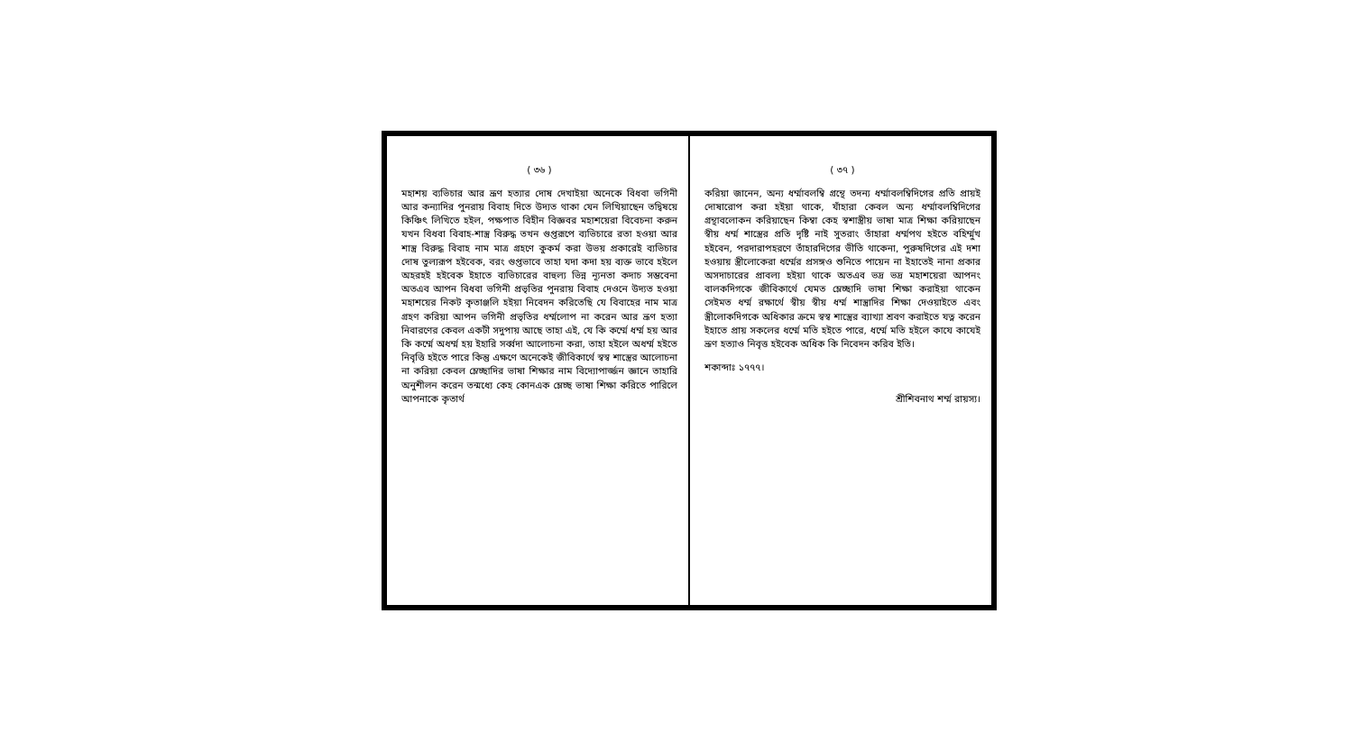( ৩৬ )
মহাশয় ব্যভিচার আর ভ্রূণ হত্যার দোষ দেখাইয়া অনেকে বিধবা ভগিনী আর কন্যাদির পুনরায় বিবাহ দিতে উদ্যত থাকা যেন লিখিয়াছেন তদ্বিষয়ে কিঞ্চিৎ লিখিতে হইল, পক্ষপাত বিহীন বিজ্ঞবর মহাশয়েরা বিবেচনা করুন যখন বিধবা বিবাহ-শাস্ত্র বিরুদ্ধ তখন গুপ্তরূপে ব্যভিচারে রতা হওয়া আর শাস্ত্র বিরুদ্ধ বিবাহ নাম মাত্র গ্রহণে কুকর্ম করা উভয় প্রকারেই ব্যভিচার দোষ তুল্যরূপ হইবেক, বরং গুপ্তভাবে তাহা যদা কদা হয় ব্যক্ত ভাবে হইলে অহরহই হইবেক ইহাতে ব্যভিচারের বাহুল্য ভিন্ন ন্যূনতা কদাচ সম্ভবেনা অতএব আপন বিধবা ভগিনী প্রভৃতির পুনরায় বিবাহ দেওনে উদ্যত হওয়া মহাশয়ের নিকট কৃতাঞ্জলি হইয়া নিবেদন করিতেছি যে বিবাহের নাম মাত্র গ্রহণ করিয়া আপন ভগিনী প্রভৃতির ধর্ম্মলোপ না করেন আর ভ্রূণ হত্যা নিবারণের কেবল একটী সদুপায় আছে তাহা এই, যে কি কর্ম্মে ধর্ম্ম হয় আর কি কর্ম্মে অধর্ম্ম হয় ইহারি সর্ব্বদা আলোচনা করা, তাহা হইলে অধর্ম্ম হইতে নিবৃত্তি হইতে পারে কিন্তু এক্ষণে অনেকেই জীবিকার্থে স্বস্ব শাস্ত্রের আলোচনা না করিয়া কেবল ম্লেচ্ছাদির ভাষা শিক্ষার নাম বিদ্যোপার্জ্জন জ্ঞানে তাহারি অনুশীলন করেন তন্মধ্যে কেহ কোনএক ম্লেচ্ছ ভাষা শিক্ষা করিতে পারিলে আপনাকে কৃতার্থ
( ৩৭ )
করিয়া জানেন, অন্য ধর্ম্মাবলম্বি গ্রন্থে তদন্য ধর্ম্মাবলম্বিদিগের প্রতি প্রায়ই দোষারোপ করা হইয়া থাকে, যাঁহারা কেবল অন্য ধর্ম্মাবলম্বিদিগের গ্রন্থাবলোকন করিয়াছেন কিম্বা কেহ স্বশাস্ত্রীয় ভাষা মাত্র শিক্ষা করিয়াছেন স্বীয় ধর্ম্ম শাস্ত্রের প্রতি দৃষ্টি নাই সুতরাং তাঁহারা ধর্ম্মপথ হইতে বহির্ম্মুখ হইবেন, পরদারাপহরণে তাঁহারদিগের ভীতি থাকেনা, পুরুষদিগের এই দশা হওয়ায় স্ত্রীলোকেরা ধর্ম্মের প্রসঙ্গও শুনিতে পায়েন না ইহাতেই নানা প্রকার অসদাচারের প্রাবল্য হইয়া থাকে অতএব ভদ্র ভদ্র মহাশয়েরা আপনং বালকদিগকে জীবিকার্থে যেমত ম্লেচ্ছাদি ভাষা শিক্ষা করাইয়া থাকেন সেইমত ধর্ম্ম রক্ষার্থে স্বীয় স্বীয় ধর্ম্ম শাস্ত্রাদির শিক্ষা দেওয়াইতে এবং স্ত্রীলোকদিগকে অধিকার ক্রমে স্বস্ব শাস্ত্রের ব্যাখ্যা শ্রবণ করাইতে যত্ন করেন ইহাতে প্রায় সকলের ধর্ম্মে মতি হইতে পারে, ধর্ম্মে মতি হইলে কাযে কাযেই ভ্রূণ হত্যাও নিবৃত্ত হইবেক অধিক কি নিবেদন করিব ইতি।
শকাব্দাঃ ১৭৭৭।
শ্রীশিবনাথ শর্ম্ম রায়স্য।